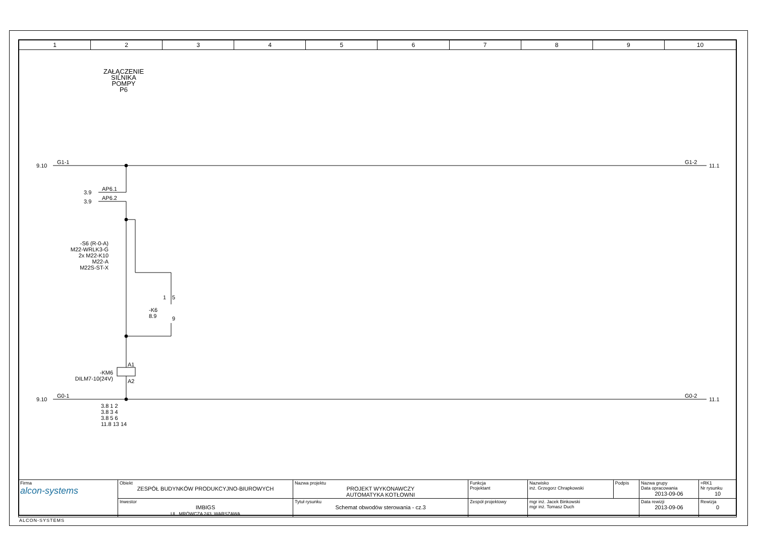1 2 3 4 5 6 7 8 9 10
ZAŁĄCZENIE
SILNIKA
POMPY
P6
9.10
G1-1 G1-2
11.1
3.9
AP6.1
3.9
AP6.2
-S6 (R-0-A)
M22-WRLK3-G
2x M22-K10
M22-A
M22S-ST-X
1 5
9
-K6
8.9
A1
A2
-KM6
DILM7-10(24V)
9.10
G0-1 G0-2
11.1
3.8 1 2
3.8 3 4
3.8 5 6
11.8 13 14
| Firma alcon-systems | Obiekt ZESPÓŁ BUDYNKÓW PRODUKCYJNO-BIUROWYCH | Nazwa projektu PROJEKT WYKONAWCZY AUTOMATYKA KOTŁOWNI | Funkcja Projektant | Nazwisko inż. Grzegorz Chrapkowski | Podpis | Nazwa grupy Data opracowania 2013-09-06 | =RK1 Nr rysunku 10 |
| | Inwestor IMBIGS UL. MRÓWCZA 243, WARSZAWA | Tytuł rysunku Schemat obwodów sterowania - cz.3 | Zespół projektowy | mgr inż. Jacek Binkowski mgr inż. Tomasz Duch | | Data rewizji 2013-09-06 | Rewizja 0 |
ALCON-SYSTEMS